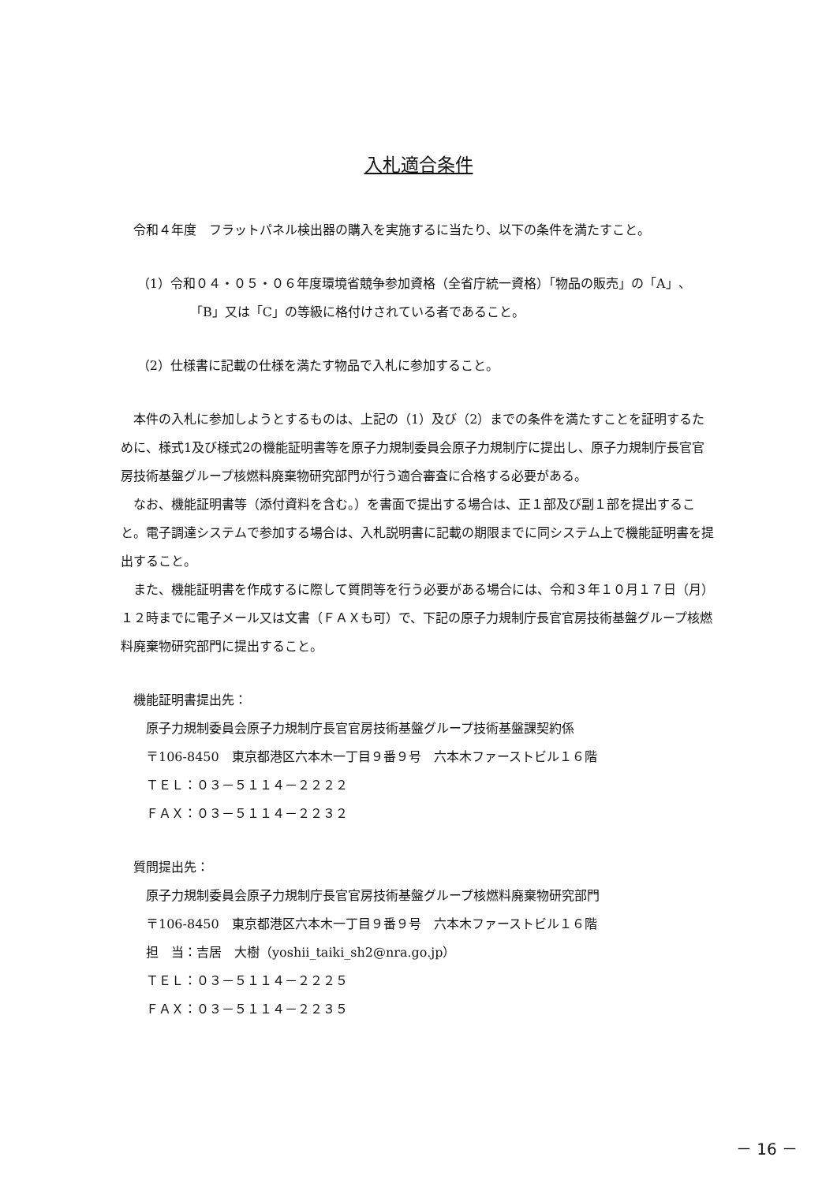入札適合条件
令和４年度　フラットパネル検出器の購入を実施するに当たり、以下の条件を満たすこと。
（1）令和０４・０５・０６年度環境省競争参加資格（全省庁統一資格）「物品の販売」の「A」、「B」又は「C」の等級に格付けされている者であること。
（2）仕様書に記載の仕様を満たす物品で入札に参加すること。
本件の入札に参加しようとするものは、上記の（1）及び（2）までの条件を満たすことを証明するために、様式1及び様式2の機能証明書等を原子力規制委員会原子力規制庁に提出し、原子力規制庁長官官房技術基盤グループ核燃料廃棄物研究部門が行う適合審査に合格する必要がある。
なお、機能証明書等（添付資料を含む。）を書面で提出する場合は、正１部及び副１部を提出すること。電子調達システムで参加する場合は、入札説明書に記載の期限までに同システム上で機能証明書を提出すること。
また、機能証明書を作成するに際して質問等を行う必要がある場合には、令和３年１０月１７日（月）１２時までに電子メール又は文書（ＦＡＸも可）で、下記の原子力規制庁長官官房技術基盤グループ核燃料廃棄物研究部門に提出すること。
機能証明書提出先：
原子力規制委員会原子力規制庁長官官房技術基盤グループ技術基盤課契約係
〒106-8450　東京都港区六本木一丁目９番９号　六本木ファーストビル１６階
ＴＥＬ：０３－５１１４－２２２２
ＦＡＸ：０３－５１１４－２２３２
質問提出先：
原子力規制委員会原子力規制庁長官官房技術基盤グループ核燃料廃棄物研究部門
〒106-8450　東京都港区六本木一丁目９番９号　六本木ファーストビル１６階
担　当：吉居　大樹（yoshii_taiki_sh2@nra.go.jp）
ＴＥＬ：０３－５１１４－２２２５
ＦＡＸ：０３－５１１４－２２３５
－ 16 －